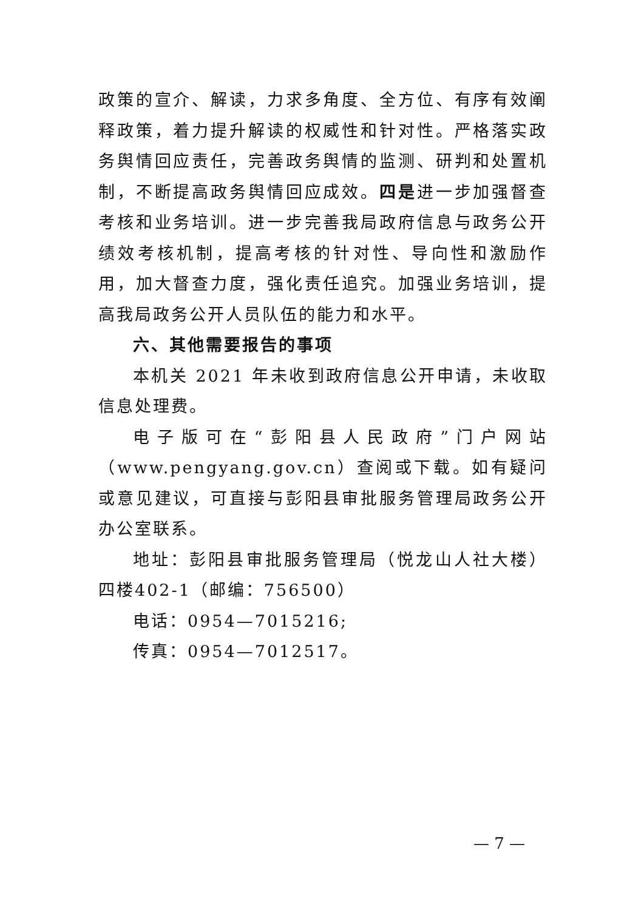政策的宣介、解读，力求多角度、全方位、有序有效阐释政策，着力提升解读的权威性和针对性。严格落实政务舆情回应责任，完善政务舆情的监测、研判和处置机制，不断提高政务舆情回应成效。四是进一步加强督查考核和业务培训。进一步完善我局政府信息与政务公开绩效考核机制，提高考核的针对性、导向性和激励作用，加大督查力度，强化责任追究。加强业务培训，提高我局政务公开人员队伍的能力和水平。
六、其他需要报告的事项
本机关 2021 年未收到政府信息公开申请，未收取信息处理费。
电子版可在“彭阳县人民政府”门户网站（www.pengyang.gov.cn）查阅或下载。如有疑问或意见建议，可直接与彭阳县审批服务管理局政务公开办公室联系。
地址：彭阳县审批服务管理局（悦龙山人社大楼）四楼402-1（邮编：756500）
电话：0954—7015216;
传真：0954—7012517。
— 7 —